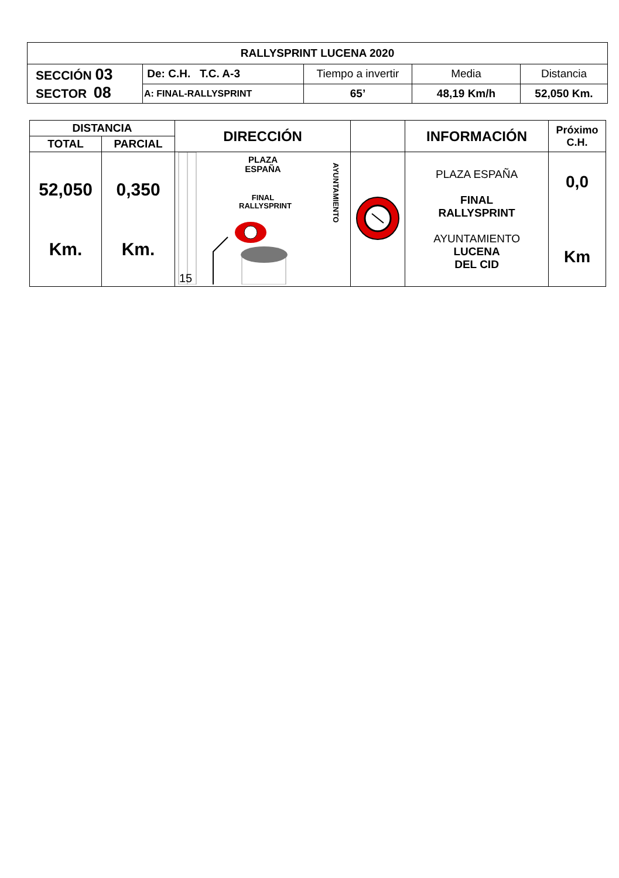| RALLYSPRINT LUCENA 2020 | | | | |
| --- | --- | --- | --- | --- |
| SECCIÓN 03 SECTOR 08 | De: C.H. T.C. A-3 | Tiempo a invertir | Media | Distancia |
| | A: FINAL-RALLYSPRINT | 65’ | 48,19 Km/h | 52,050 Km. |
| DISTANCIA | | DIRECCIÓN | | INFORMACIÓN | Próximo C.H. |
| TOTAL | PARCIAL | | | | |
| 52,050 Km. | 0,350 Km. | PLAZA ESPAÑA FINAL RALLYSPRINT 15 AYUNTAMIENTO | | PLAZA ESPAÑA FINAL RALLYSPRINT AYUNTAMIENTO LUCENA DEL CID | 0,0 Km |